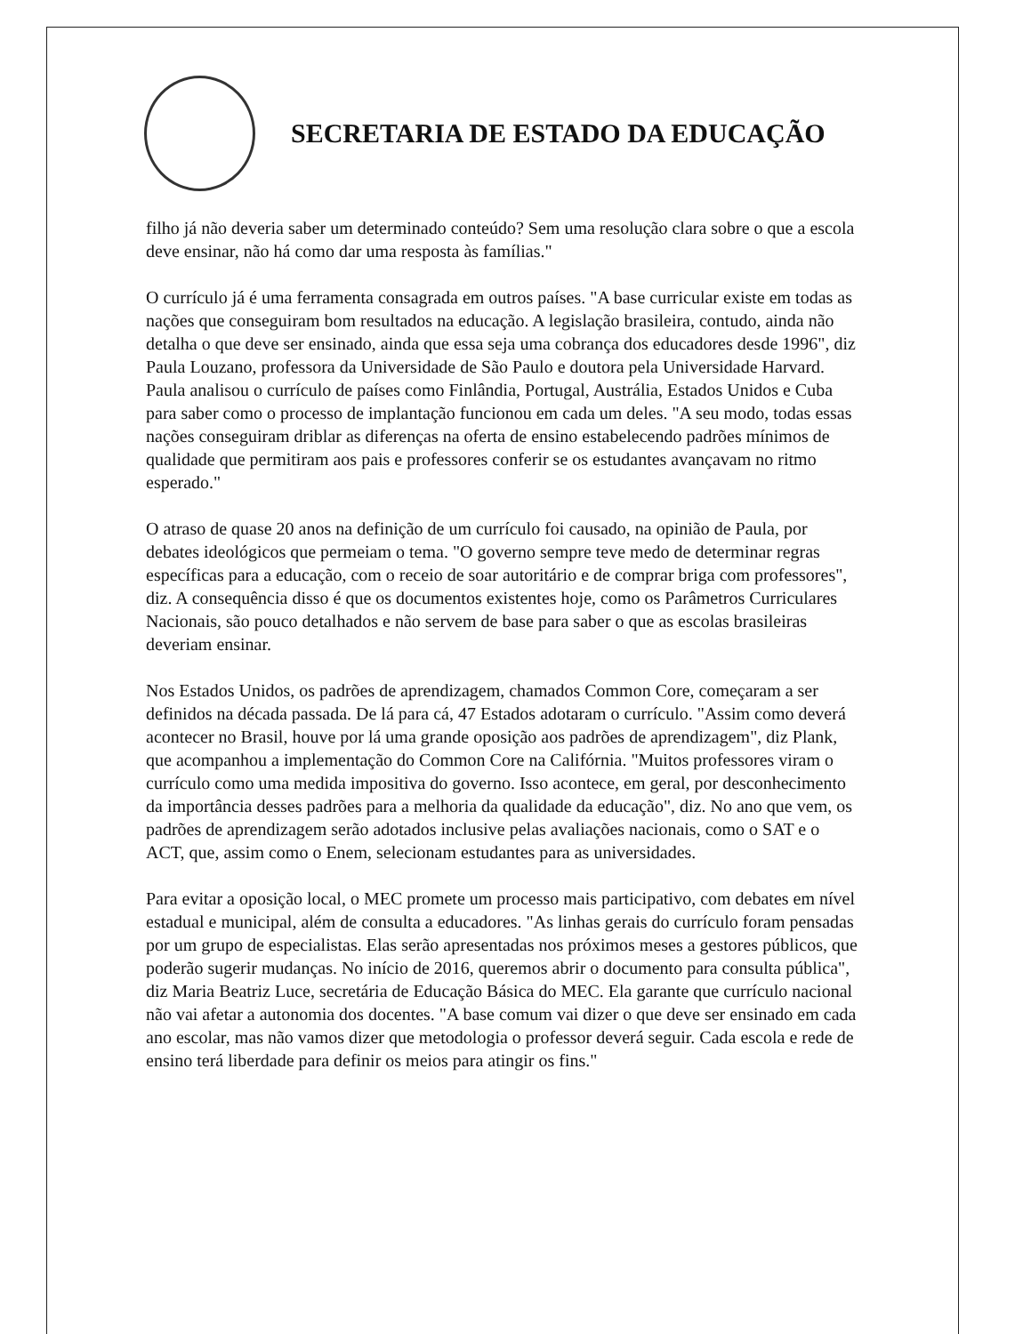SECRETARIA DE ESTADO DA EDUCAÇÃO
filho já não deveria saber um determinado conteúdo? Sem uma resolução clara sobre o que a escola deve ensinar, não há como dar uma resposta às famílias."
O currículo já é uma ferramenta consagrada em outros países. "A base curricular existe em todas as nações que conseguiram bom resultados na educação. A legislação brasileira, contudo, ainda não detalha o que deve ser ensinado, ainda que essa seja uma cobrança dos educadores desde 1996", diz Paula Louzano, professora da Universidade de São Paulo e doutora pela Universidade Harvard. Paula analisou o currículo de países como Finlândia, Portugal, Austrália, Estados Unidos e Cuba para saber como o processo de implantação funcionou em cada um deles. "A seu modo, todas essas nações conseguiram driblar as diferenças na oferta de ensino estabelecendo padrões mínimos de qualidade que permitiram aos pais e professores conferir se os estudantes avançavam no ritmo esperado."
O atraso de quase 20 anos na definição de um currículo foi causado, na opinião de Paula, por debates ideológicos que permeiam o tema. "O governo sempre teve medo de determinar regras específicas para a educação, com o receio de soar autoritário e de comprar briga com professores", diz. A consequência disso é que os documentos existentes hoje, como os Parâmetros Curriculares Nacionais, são pouco detalhados e não servem de base para saber o que as escolas brasileiras deveriam ensinar.
Nos Estados Unidos, os padrões de aprendizagem, chamados Common Core, começaram a ser definidos na década passada. De lá para cá, 47 Estados adotaram o currículo. "Assim como deverá acontecer no Brasil, houve por lá uma grande oposição aos padrões de aprendizagem", diz Plank, que acompanhou a implementação do Common Core na Califórnia. "Muitos professores viram o currículo como uma medida impositiva do governo. Isso acontece, em geral, por desconhecimento da importância desses padrões para a melhoria da qualidade da educação", diz. No ano que vem, os padrões de aprendizagem serão adotados inclusive pelas avaliações nacionais, como o SAT e o ACT, que, assim como o Enem, selecionam estudantes para as universidades.
Para evitar a oposição local, o MEC promete um processo mais participativo, com debates em nível estadual e municipal, além de consulta a educadores. "As linhas gerais do currículo foram pensadas por um grupo de especialistas. Elas serão apresentadas nos próximos meses a gestores públicos, que poderão sugerir mudanças. No início de 2016, queremos abrir o documento para consulta pública", diz Maria Beatriz Luce, secretária de Educação Básica do MEC. Ela garante que currículo nacional não vai afetar a autonomia dos docentes. "A base comum vai dizer o que deve ser ensinado em cada ano escolar, mas não vamos dizer que metodologia o professor deverá seguir. Cada escola e rede de ensino terá liberdade para definir os meios para atingir os fins."